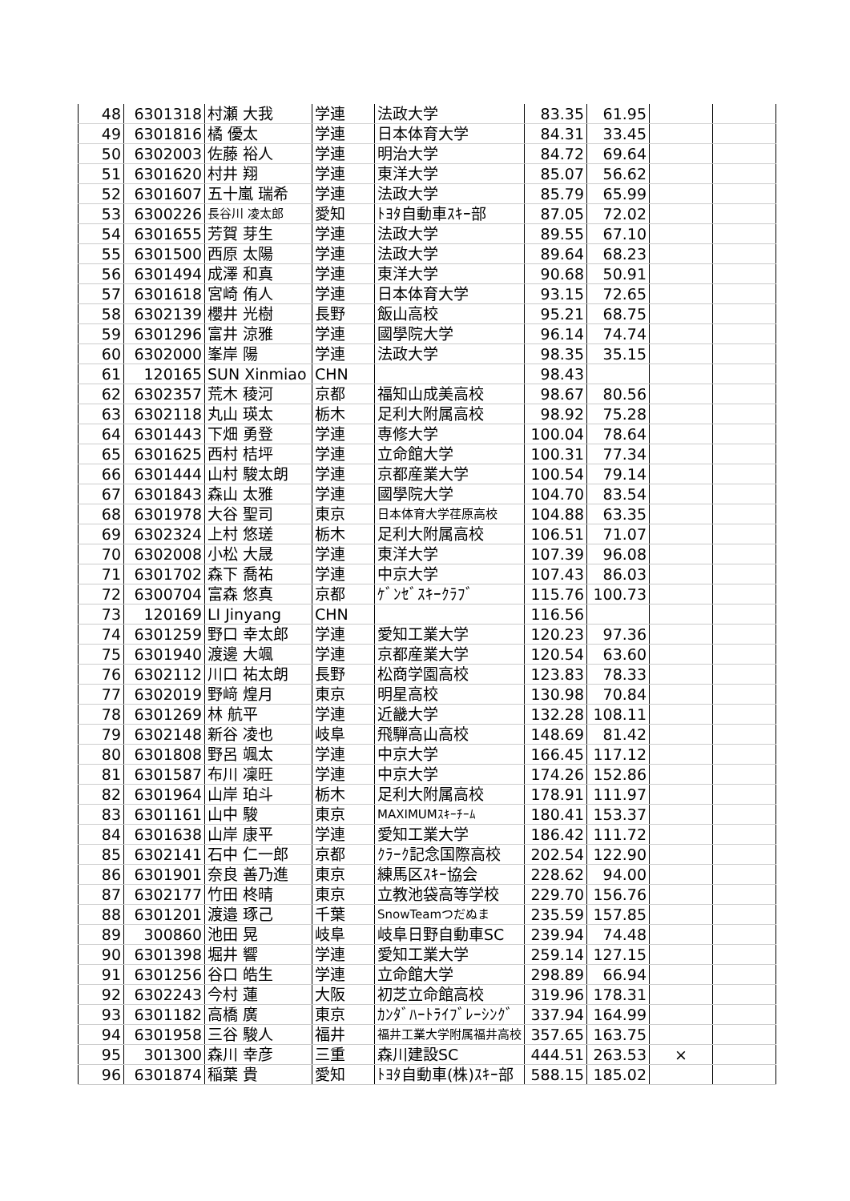| 48 | 6301318 | 村瀬 大我 | 学連 | 法政大学 | 83.35 | 61.95 | | |
| 49 | 6301816 | 橘 優太 | 学連 | 日本体育大学 | 84.31 | 33.45 | | |
| 50 | 6302003 | 佐藤 裕人 | 学連 | 明治大学 | 84.72 | 69.64 | | |
| 51 | 6301620 | 村井 翔 | 学連 | 東洋大学 | 85.07 | 56.62 | | |
| 52 | 6301607 | 五十嵐 瑞希 | 学連 | 法政大学 | 85.79 | 65.99 | | |
| 53 | 6300226 | 長谷川 凌太郎 | 愛知 | ﾄﾖﾀ自動車ｽｷｰ部 | 87.05 | 72.02 | | |
| 54 | 6301655 | 芳賀 芽生 | 学連 | 法政大学 | 89.55 | 67.10 | | |
| 55 | 6301500 | 西原 太陽 | 学連 | 法政大学 | 89.64 | 68.23 | | |
| 56 | 6301494 | 成澤 和真 | 学連 | 東洋大学 | 90.68 | 50.91 | | |
| 57 | 6301618 | 宮崎 侑人 | 学連 | 日本体育大学 | 93.15 | 72.65 | | |
| 58 | 6302139 | 櫻井 光樹 | 長野 | 飯山高校 | 95.21 | 68.75 | | |
| 59 | 6301296 | 富井 涼雅 | 学連 | 國學院大学 | 96.14 | 74.74 | | |
| 60 | 6302000 | 峯岸 陽 | 学連 | 法政大学 | 98.35 | 35.15 | | |
| 61 | 120165 | SUN Xinmiao | CHN | | 98.43 | | | |
| 62 | 6302357 | 荒木 稜河 | 京都 | 福知山成美高校 | 98.67 | 80.56 | | |
| 63 | 6302118 | 丸山 瑛太 | 栃木 | 足利大附属高校 | 98.92 | 75.28 | | |
| 64 | 6301443 | 下畑 勇登 | 学連 | 専修大学 | 100.04 | 78.64 | | |
| 65 | 6301625 | 西村 桔坪 | 学連 | 立命館大学 | 100.31 | 77.34 | | |
| 66 | 6301444 | 山村 駿太朗 | 学連 | 京都産業大学 | 100.54 | 79.14 | | |
| 67 | 6301843 | 森山 太雅 | 学連 | 國學院大学 | 104.70 | 83.54 | | |
| 68 | 6301978 | 大谷 聖司 | 東京 | 日本体育大学荏原高校 | 104.88 | 63.35 | | |
| 69 | 6302324 | 上村 悠瑳 | 栃木 | 足利大附属高校 | 106.51 | 71.07 | | |
| 70 | 6302008 | 小松 大晟 | 学連 | 東洋大学 | 107.39 | 96.08 | | |
| 71 | 6301702 | 森下 喬祐 | 学連 | 中京大学 | 107.43 | 86.03 | | |
| 72 | 6300704 | 富森 悠真 | 京都 | ｹﾞﾝｾﾞｽｷｰｸﾗﾌﾞ | 115.76 | 100.73 | | |
| 73 | 120169 | LI Jinyang | CHN | | 116.56 | | | |
| 74 | 6301259 | 野口 幸太郎 | 学連 | 愛知工業大学 | 120.23 | 97.36 | | |
| 75 | 6301940 | 渡邊 大颯 | 学連 | 京都産業大学 | 120.54 | 63.60 | | |
| 76 | 6302112 | 川口 祐太朗 | 長野 | 松商学園高校 | 123.83 | 78.33 | | |
| 77 | 6302019 | 野﨑 煌月 | 東京 | 明星高校 | 130.98 | 70.84 | | |
| 78 | 6301269 | 林 航平 | 学連 | 近畿大学 | 132.28 | 108.11 | | |
| 79 | 6302148 | 新谷 凌也 | 岐阜 | 飛騨高山高校 | 148.69 | 81.42 | | |
| 80 | 6301808 | 野呂 颯太 | 学連 | 中京大学 | 166.45 | 117.12 | | |
| 81 | 6301587 | 布川 凜旺 | 学連 | 中京大学 | 174.26 | 152.86 | | |
| 82 | 6301964 | 山岸 珀斗 | 栃木 | 足利大附属高校 | 178.91 | 111.97 | | |
| 83 | 6301161 | 山中 駿 | 東京 | MAXIMUMｽｷｰﾁｰﾑ | 180.41 | 153.37 | | |
| 84 | 6301638 | 山岸 康平 | 学連 | 愛知工業大学 | 186.42 | 111.72 | | |
| 85 | 6302141 | 石中 仁一郎 | 京都 | ｸﾗｰｸ記念国際高校 | 202.54 | 122.90 | | |
| 86 | 6301901 | 奈良 善乃進 | 東京 | 練馬区ｽｷｰ協会 | 228.62 | 94.00 | | |
| 87 | 6302177 | 竹田 柊晴 | 東京 | 立教池袋高等学校 | 229.70 | 156.76 | | |
| 88 | 6301201 | 渡邉 琢己 | 千葉 | SnowTeamつだぬま | 235.59 | 157.85 | | |
| 89 | 300860 | 池田 晃 | 岐阜 | 岐阜日野自動車SC | 239.94 | 74.48 | | |
| 90 | 6301398 | 堀井 響 | 学連 | 愛知工業大学 | 259.14 | 127.15 | | |
| 91 | 6301256 | 谷口 皓生 | 学連 | 立命館大学 | 298.89 | 66.94 | | |
| 92 | 6302243 | 今村 蓮 | 大阪 | 初芝立命館高校 | 319.96 | 178.31 | | |
| 93 | 6301182 | 高橋 廣 | 東京 | ｶﾝﾀﾞﾊｰﾄﾗｲﾌﾞﾚｰｼﾝｸﾞ | 337.94 | 164.99 | | |
| 94 | 6301958 | 三谷 駿人 | 福井 | 福井工業大学附属福井高校 | 357.65 | 163.75 | | |
| 95 | 301300 | 森川 幸彦 | 三重 | 森川建設SC | 444.51 | 263.53 | × | |
| 96 | 6301874 | 稲葉 貴 | 愛知 | ﾄﾖﾀ自動車(株)ｽｷｰ部 | 588.15 | 185.02 | | |